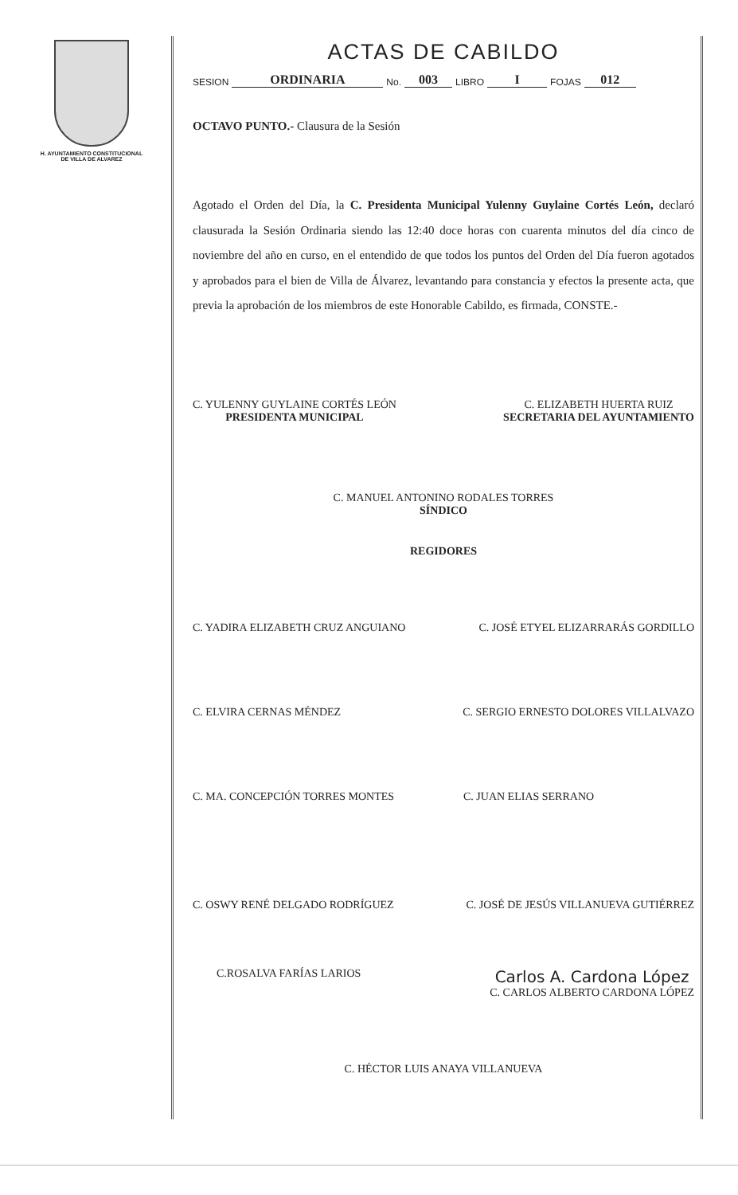H. AYUNTAMIENTO CONSTITUCIONAL
DE VILLA DE ALVAREZ
ACTAS DE CABILDO
SESION ORDINARIA No. 003 LIBRO I FOJAS 012
OCTAVO PUNTO.- Clausura de la Sesión
Agotado el Orden del Día, la C. Presidenta Municipal Yulenny Guylaine Cortés León, declaró clausurada la Sesión Ordinaria siendo las 12:40 doce horas con cuarenta minutos del día cinco de noviembre del año en curso, en el entendido de que todos los puntos del Orden del Día fueron agotados y aprobados para el bien de Villa de Álvarez, levantando para constancia y efectos la presente acta, que previa la aprobación de los miembros de este Honorable Cabildo, es firmada, CONSTE.-
C. YULENNY GUYLAINE CORTÉS LEÓN
PRESIDENTA MUNICIPAL
C. ELIZABETH HUERTA RUIZ
SECRETARIA DEL AYUNTAMIENTO
C. MANUEL ANTONINO RODALES TORRES
SÍNDICO
REGIDORES
C. YADIRA ELIZABETH CRUZ ANGUIANO
C. JOSÉ ETYEL ELIZARRARÁS GORDILLO
C. ELVIRA CERNAS MÉNDEZ C. SERGIO ERNESTO DOLORES VILLALVAZO
C. MA. CONCEPCIÓN TORRES MONTES
C. JUAN ELIAS SERRANO
C. OSWY RENÉ DELGADO RODRÍGUEZ C. JOSÉ DE JESÚS VILLANUEVA GUTIÉRREZ
C.ROSALVA FARÍAS LARIOS
Carlos A. Cardona López
C. CARLOS ALBERTO CARDONA LÓPEZ
C. HÉCTOR LUIS ANAYA VILLANUEVA